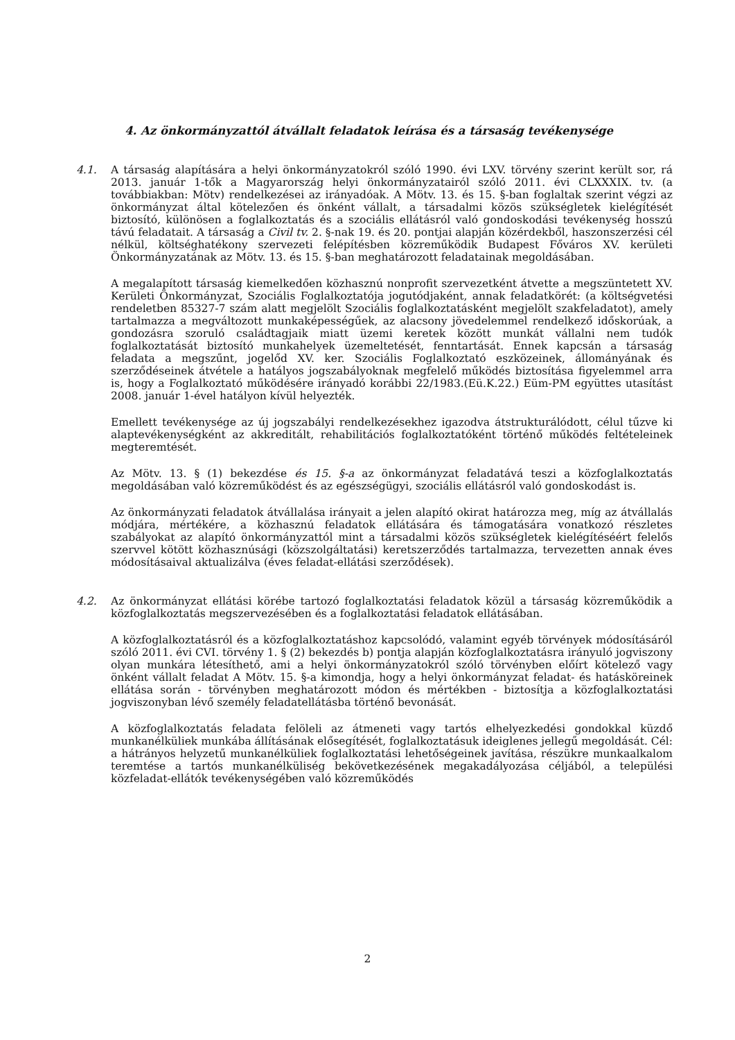4. Az önkormányzattól átvállalt feladatok leírása és a társaság tevékenysége
4.1. A társaság alapítására a helyi önkormányzatokról szóló 1990. évi LXV. törvény szerint került sor, rá 2013. január 1-tők a Magyarország helyi önkormányzatairól szóló 2011. évi CLXXXIX. tv. (a továbbiakban: Mötv) rendelkezései az irányadóak. A Mötv. 13. és 15. §-ban foglaltak szerint végzi az önkormányzat által kötelezően és önként vállalt, a társadalmi közös szükségletek kielégítését biztosító, különösen a foglalkoztatás és a szociális ellátásról való gondoskodási tevékenység hosszú távú feladatait. A társaság a Civil tv. 2. §-nak 19. és 20. pontjai alapján közérdekből, haszonszerzési cél nélkül, költséghatékony szervezeti felépítésben közreműködik Budapest Főváros XV. kerületi Önkormányzatának az Mötv. 13. és 15. §-ban meghatározott feladatainak megoldásában.
A megalapított társaság kiemelkedően közhasznú nonprofit szervezetként átvette a megszüntetett XV. Kerületi Önkormányzat, Szociális Foglalkoztatója jogutódjaként, annak feladatkörét: (a költségvetési rendeletben 85327-7 szám alatt megjelölt Szociális foglalkoztatásként megjelölt szakfeladatot), amely tartalmazza a megváltozott munkaképességűek, az alacsony jövedelemmel rendelkező időskorúak, a gondozásra szoruló családtagjaik miatt üzemi keretek között munkát vállalni nem tudók foglalkoztatását biztosító munkahelyek üzemeltetését, fenntartását. Ennek kapcsán a társaság feladata a megszűnt, jogelőd XV. ker. Szociális Foglalkoztató eszközeinek, állományának és szerződéseinek átvétele a hatályos jogszabályoknak megfelelő működés biztosítása figyelemmel arra is, hogy a Foglalkoztató működésére irányadó korábbi 22/1983.(Eü.K.22.) Eüm-PM együttes utasítást 2008. január 1-ével hatályon kívül helyezték.
Emellett tevékenysége az új jogszabályi rendelkezésekhez igazodva átstrukturálódott, célul tűzve ki alaptevékenységként az akkreditált, rehabilitációs foglalkoztatóként történő működés feltételeinek megteremtését.
Az Mötv. 13. § (1) bekezdése és 15. §-a az önkormányzat feladatává teszi a közfoglalkoztatás megoldásában való közreműködést és az egészségügyi, szociális ellátásról való gondoskodást is.
Az önkormányzati feladatok átvállalása irányait a jelen alapító okirat határozza meg, míg az átvállalás módjára, mértékére, a közhasznú feladatok ellátására és támogatására vonatkozó részletes szabályokat az alapító önkormányzattól mint a társadalmi közös szükségletek kielégítéséért felelős szervvel kötött közhasznúsági (közszolgáltatási) keretszerződés tartalmazza, tervezetten annak éves módosításaival aktualizálva (éves feladat-ellátási szerződések).
4.2. Az önkormányzat ellátási körébe tartozó foglalkoztatási feladatok közül a társaság közreműködik a közfoglalkoztatás megszervezésében és a foglalkoztatási feladatok ellátásában.
A közfoglalkoztatásról és a közfoglalkoztatáshoz kapcsolódó, valamint egyéb törvények módosításáról szóló 2011. évi CVI. törvény 1. § (2) bekezdés b) pontja alapján közfoglalkoztatásra irányuló jogviszony olyan munkára létesíthető, ami a helyi önkormányzatokról szóló törvényben előírt kötelező vagy önként vállalt feladat A Mötv. 15. §-a kimondja, hogy a helyi önkormányzat feladat- és hatásköreinek ellátása során - törvényben meghatározott módon és mértékben - biztosítja a közfoglalkoztatási jogviszonyban lévő személy feladatellátásba történő bevonását.
A közfoglalkoztatás feladata felöleli az átmeneti vagy tartós elhelyezkedési gondokkal küzdő munkanélküliek munkába állításának elősegítését, foglalkoztatásuk ideiglenes jellegű megoldását. Cél: a hátrányos helyzetű munkanélküliek foglalkoztatási lehetőségeinek javítása, részükre munkaalkalom teremtése a tartós munkanélküliség bekövetkezésének megakadályozása céljából, a települési közfeladat-ellátók tevékenységében való közreműködés
2